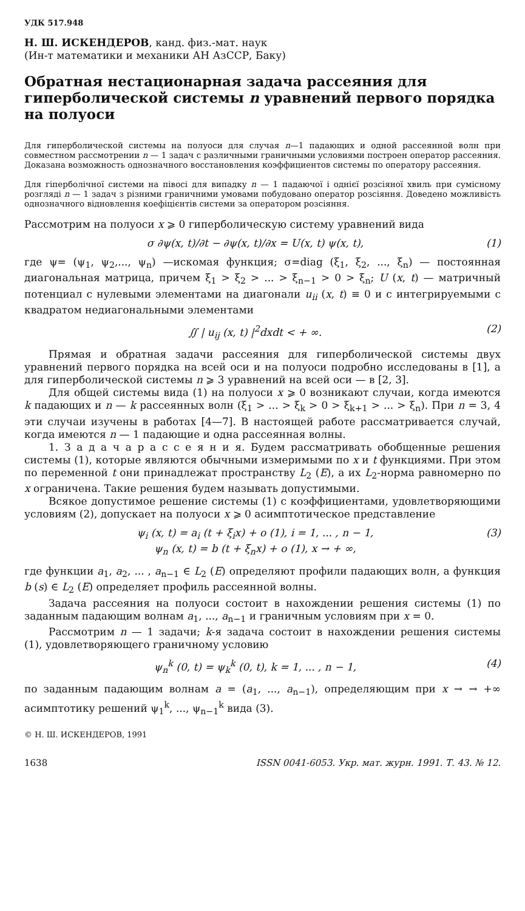УДК 517.948
Н. Ш. ИСКЕНДЕРОВ, канд. физ.-мат. наук
(Ин-т математики и механики АН АзССР, Баку)
Обратная нестационарная задача рассеяния для гиперболической системы n уравнений первого порядка на полуоси
Для гиперболической системы на полуоси для случая n—1 падающих и одной рассеянной волн при совместном рассмотрении n — 1 задач с различными граничными условиями построен оператор рассеяния. Доказана возможность однозначного восстановления коэффициентов системы по оператору рассеяния.
Для гіперболічної системи на півосі для випадку n — 1 падаючої і однієї розсіяної хвиль при сумісному розгляді n — 1 задач з різними граничними умовами побудовано оператор розсіяння. Доведено можливість однозначного відновлення коефіцієнтів системи за оператором розсіяння.
Рассмотрим на полуоси x ⩾ 0 гиперболическую систему уравнений вида
σ ∂ψ(x, t)/∂t − ∂ψ(x, t)/∂x = U(x, t) ψ(x, t), (1)
где ψ= (ψ<sub>1</sub>, ψ<sub>2</sub>,..., ψ<sub>n</sub>) —искомая функция; σ=diag (ξ<sub>1</sub>, ξ<sub>2</sub>, ..., ξ<sub>n</sub>) — постоянная диагональная матрица, причем ξ<sub>1</sub> > ξ<sub>2</sub> > ... > ξ<sub>n−1</sub> > 0 > ξ<sub>n</sub>; U (x, t) — матричный потенциал с нулевыми элементами на диагонали u<sub>ii</sub> (x, t) ≡ 0 и с интегрируемыми с квадратом недиагональными элементами
∬ | u<sub>ij</sub> (x, t) |<sup>2</sup>dxdt < + ∞. (2)
Прямая и обратная задачи рассеяния для гиперболической системы двух уравнений первого порядка на всей оси и на полуоси подробно исследованы в [1], а для гиперболической системы n ⩾ 3 уравнений на всей оси — в [2, 3].
Для общей системы вида (1) на полуоси x ⩾ 0 возникают случаи, когда имеются k падающих и n — k рассеянных волн (ξ<sub>1</sub> > ... > ξ<sub>k</sub> > 0 > ξ<sub>k+1</sub> > ... > ξ<sub>n</sub>). При n = 3, 4 эти случаи изучены в работах [4—7]. В настоящей работе рассматривается случай, когда имеются n — 1 падающие и одна рассеянная волны.
1. З а д а ч а р а с с е я н и я. Будем рассматривать обобщенные решения системы (1), которые являются обычными измеримыми по x и t функциями. При этом по переменной t они принадлежат пространству L<sub>2</sub> (E), а их L<sub>2</sub>-норма равномерно по x ограничена. Такие решения будем называть допустимыми.
Всякое допустимое решение системы (1) с коэффициентами, удовлетворяющими условиям (2), допускает на полуоси x ⩾ 0 асимптотическое представление
ψ<sub>i</sub> (x, t) = a<sub>i</sub> (t + ξ<sub>i</sub>x) + o (1), i = 1, ... , n − 1,
ψ<sub>n</sub> (x, t) = b (t + ξ<sub>n</sub>x) + o (1), x → + ∞, (3)
где функции a<sub>1</sub>, a<sub>2</sub>, ... , a<sub>n−1</sub> ∈ L<sub>2</sub> (E) определяют профили падающих волн, а функция b (s) ∈ L<sub>2</sub> (E) определяет профиль рассеянной волны.
Задача рассеяния на полуоси состоит в нахождении решения системы (1) по заданным падающим волнам a<sub>1</sub>, ..., a<sub>n−1</sub> и граничным условиям при x = 0.
Рассмотрим n — 1 задачи; k-я задача состоит в нахождении решения системы (1), удовлетворяющего граничному условию
ψ<sub>n</sub><sup>k</sup> (0, t) = ψ<sub>k</sub><sup>k</sup> (0, t), k = 1, ... , n − 1, (4)
по заданным падающим волнам a = (a<sub>1</sub>, ..., a<sub>n−1</sub>), определяющим при x → → +∞ асимптотику решений ψ<sub>1</sub><sup>k</sup>, ..., ψ<sub>n−1</sub><sup>k</sup> вида (3).
© Н. Ш. ИСКЕНДЕРОВ, 1991
1638 ISSN 0041-6053. Укр. мат. журн. 1991. Т. 43. № 12.